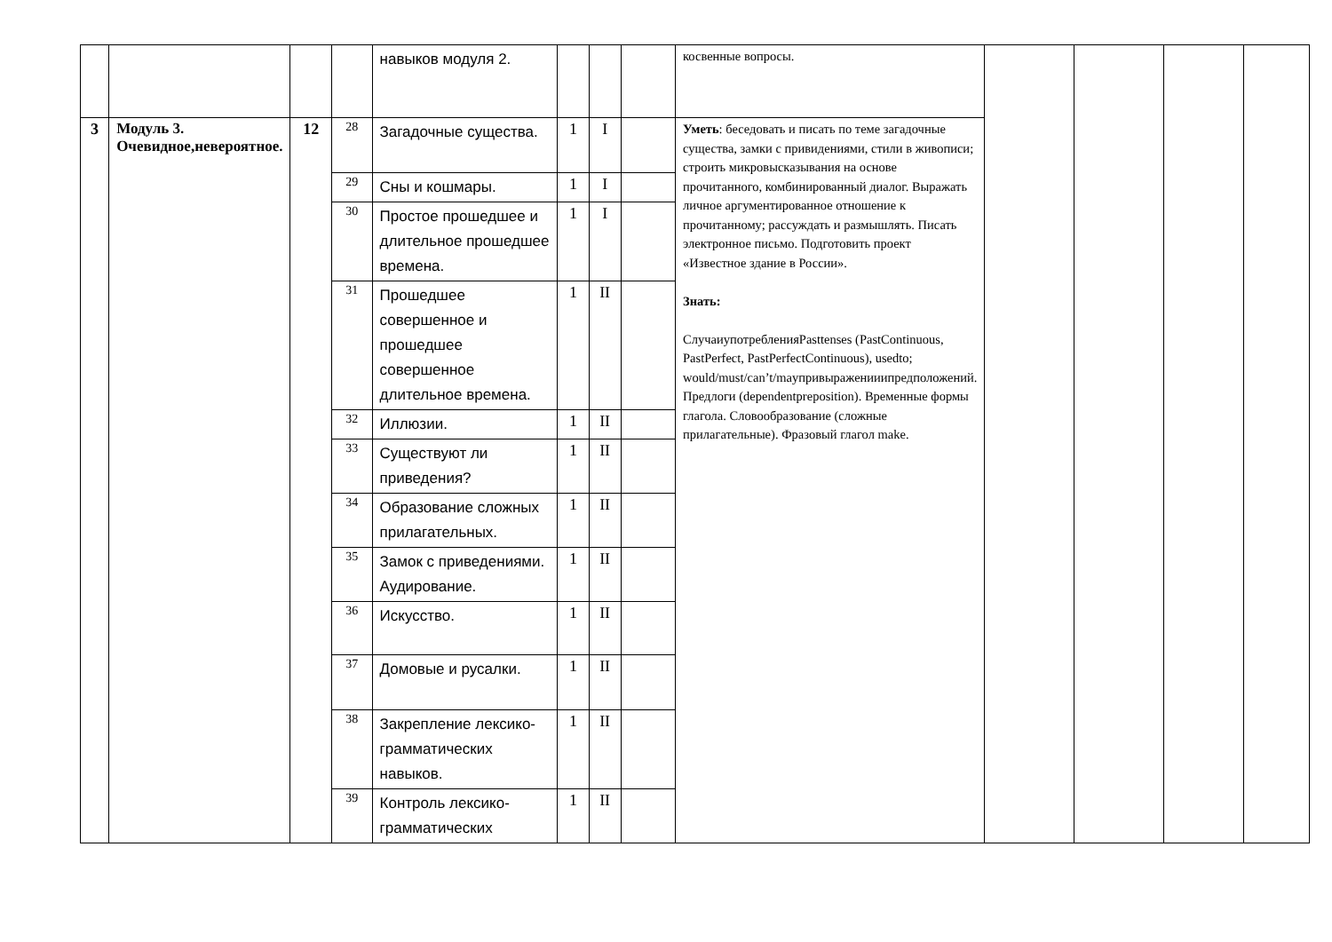| | | | | навыков модуля 2. | | | | косвенные вопросы. | | | | |
| 3 | Модуль 3. Очевидное,невероятное. | 12 | 28 | Загадочные существа. | 1 | I | | Уметь : беседовать и писать по теме загадочные существа, замки с привидениями, стили в живописи; строить микровысказывания на основе прочитанного, комбинированный диалог. Выражать личное аргументированное отношение к прочитанному; рассуждать и размышлять. Писать электронное письмо. Подготовить проект «Известное здание в России». Знать: СлучаиупотребленияPasttenses (PastContinuous, PastPerfect, PastPerfectContinuous), usedto; would/must/can’t/mayпривыраженииипредположений. Предлоги (dependentpreposition). Временные формы глагола. Словообразование (сложные прилагательные). Фразовый глагол make. | | | | |
| | | | 29 | Сны и кошмары. | 1 | I | | | | | | |
| | | | 30 | Простое прошедшее и длительное прошедшее времена. | 1 | I | | | | | | |
| | | | 31 | Прошедшее совершенное и прошедшее совершенное длительное времена. | 1 | II | | | | | | |
| | | | 32 | Иллюзии. | 1 | II | | | | | | |
| | | | 33 | Существуют ли приведения? | 1 | II | | | | | | |
| | | | 34 | Образование сложных прилагательных. | 1 | II | | | | | | |
| | | | 35 | Замок с приведениями. Аудирование. | 1 | II | | | | | | |
| | | | 36 | Искусство. | 1 | II | | | | | | |
| | | | 37 | Домовые и русалки. | 1 | II | | | | | | |
| | | | 38 | Закрепление лексико-грамматических навыков. | 1 | II | | | | | | |
| | | | 39 | Контроль лексико-грамматических | 1 | II | | | | | | |